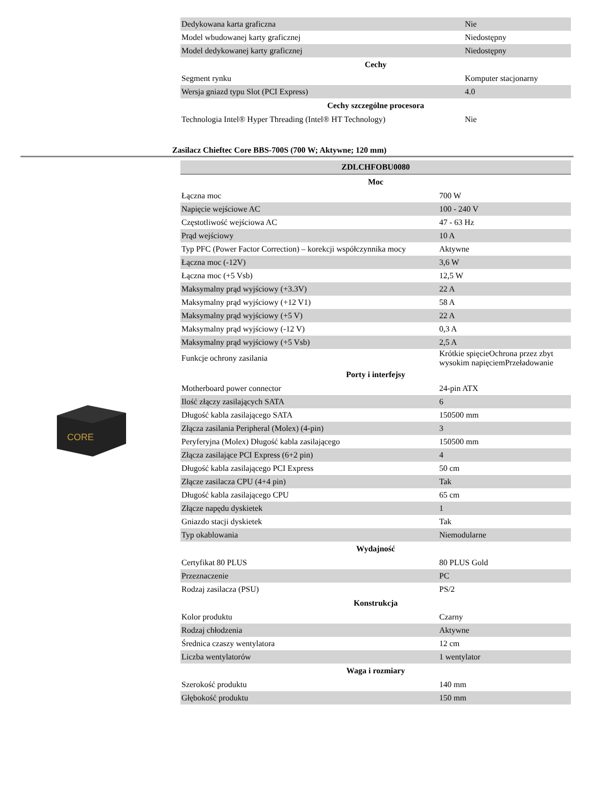| Dedykowana karta graficzna | Nie |
| Model wbudowanej karty graficznej | Niedostępny |
| Model dedykowanej karty graficznej | Niedostępny |
| Cechy | |
| Segment rynku | Komputer stacjonarny |
| Wersja gniazd typu Slot (PCI Express) | 4.0 |
| Cechy szczególne procesora | |
| Technologia Intel® Hyper Threading (Intel® HT Technology) | Nie |
Zasilacz Chieftec Core BBS-700S (700 W; Aktywne; 120 mm)
CORE
| ZDLCHFOBU0080 | |
| Moc | |
| Łączna moc | 700 W |
| Napięcie wejściowe AC | 100 - 240 V |
| Częstotliwość wejściowa AC | 47 - 63 Hz |
| Prąd wejściowy | 10 A |
| Typ PFC (Power Factor Correction) – korekcji współczynnika mocy | Aktywne |
| Łączna moc (-12V) | 3,6 W |
| Łączna moc (+5 Vsb) | 12,5 W |
| Maksymalny prąd wyjściowy (+3.3V) | 22 A |
| Maksymalny prąd wyjściowy (+12 V1) | 58 A |
| Maksymalny prąd wyjściowy (+5 V) | 22 A |
| Maksymalny prąd wyjściowy (-12 V) | 0,3 A |
| Maksymalny prąd wyjściowy (+5 Vsb) | 2,5 A |
| Funkcje ochrony zasilania | Krótkie spięcieOchrona przez zbyt wysokim napięciemPrzeładowanie |
| Porty i interfejsy | |
| Motherboard power connector | 24-pin ATX |
| Ilość złączy zasilających SATA | 6 |
| Długość kabla zasilającego SATA | 150500 mm |
| Złącza zasilania Peripheral (Molex) (4-pin) | 3 |
| Peryferyjna (Molex) Długość kabla zasilającego | 150500 mm |
| Złącza zasilające PCI Express (6+2 pin) | 4 |
| Długość kabla zasilającego PCI Express | 50 cm |
| Złącze zasilacza CPU (4+4 pin) | Tak |
| Długość kabla zasilającego CPU | 65 cm |
| Złącze napędu dyskietek | 1 |
| Gniazdo stacji dyskietek | Tak |
| Typ okablowania | Niemodularne |
| Wydajność | |
| Certyfikat 80 PLUS | 80 PLUS Gold |
| Przeznaczenie | PC |
| Rodzaj zasilacza (PSU) | PS/2 |
| Konstrukcja | |
| Kolor produktu | Czarny |
| Rodzaj chłodzenia | Aktywne |
| Średnica czaszy wentylatora | 12 cm |
| Liczba wentylatorów | 1 wentylator |
| Waga i rozmiary | |
| Szerokość produktu | 140 mm |
| Głębokość produktu | 150 mm |